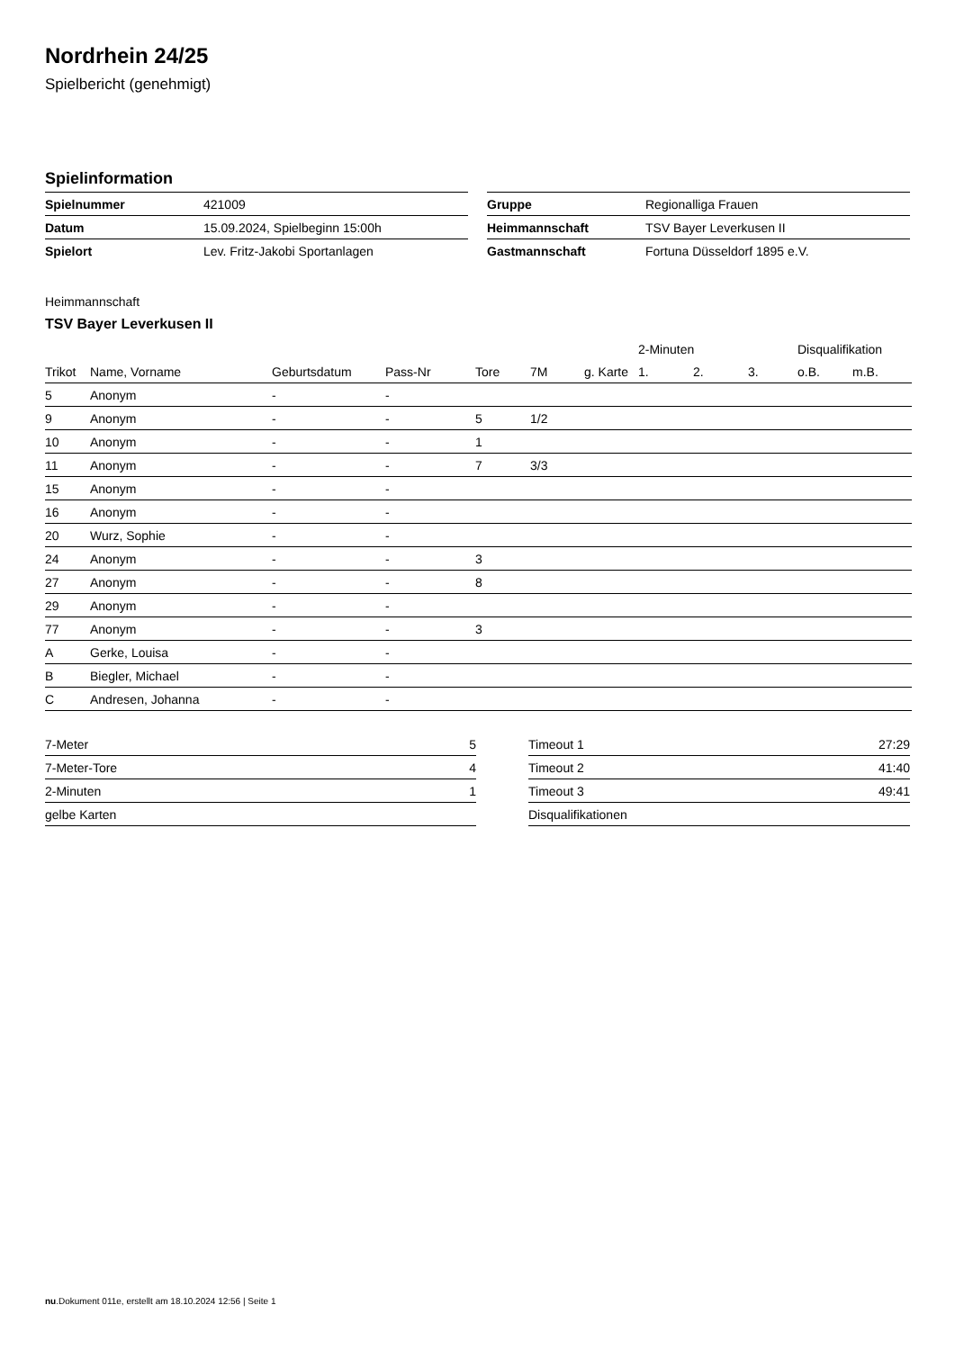Nordrhein 24/25
Spielbericht (genehmigt)
Spielinformation
| Spielnummer | 421009 |
| Datum | 15.09.2024, Spielbeginn 15:00h |
| Spielort | Lev. Fritz-Jakobi Sportanlagen |
| Gruppe | Regionalliga Frauen |
| Heimmannschaft | TSV Bayer Leverkusen II |
| Gastmannschaft | Fortuna Düsseldorf 1895 e.V. |
Heimmannschaft
TSV Bayer Leverkusen II
| | | | | | | | 2-Minuten | | | Disqualifikation | |
| --- | --- | --- | --- | --- | --- | --- | --- | --- | --- | --- | --- |
| Trikot | Name, Vorname | Geburtsdatum | Pass-Nr | Tore | 7M | g. Karte | 1. | 2. | 3. | o.B. | m.B. |
| 5 | Anonym | - | - | | | | | | | | |
| 9 | Anonym | - | - | 5 | 1/2 | | | | | | |
| 10 | Anonym | - | - | 1 | | | | | | | |
| 11 | Anonym | - | - | 7 | 3/3 | | | | | | |
| 15 | Anonym | - | - | | | | | | | | |
| 16 | Anonym | - | - | | | | | | | | |
| 20 | Wurz, Sophie | - | - | | | | | | | | |
| 24 | Anonym | - | - | 3 | | | | | | | |
| 27 | Anonym | - | - | 8 | | | | | | | |
| 29 | Anonym | - | - | | | | | | | | |
| 77 | Anonym | - | - | 3 | | | | | | | |
| A | Gerke, Louisa | - | - | | | | | | | | |
| B | Biegler, Michael | - | - | | | | | | | | |
| C | Andresen, Johanna | - | - | | | | | | | | |
| 7-Meter | 5 |
| 7-Meter-Tore | 4 |
| 2-Minuten | 1 |
| gelbe Karten | |
| Timeout 1 | 27:29 |
| Timeout 2 | 41:40 |
| Timeout 3 | 49:41 |
| Disqualifikationen | |
nu.Dokument 011e, erstellt am 18.10.2024 12:56 | Seite 1